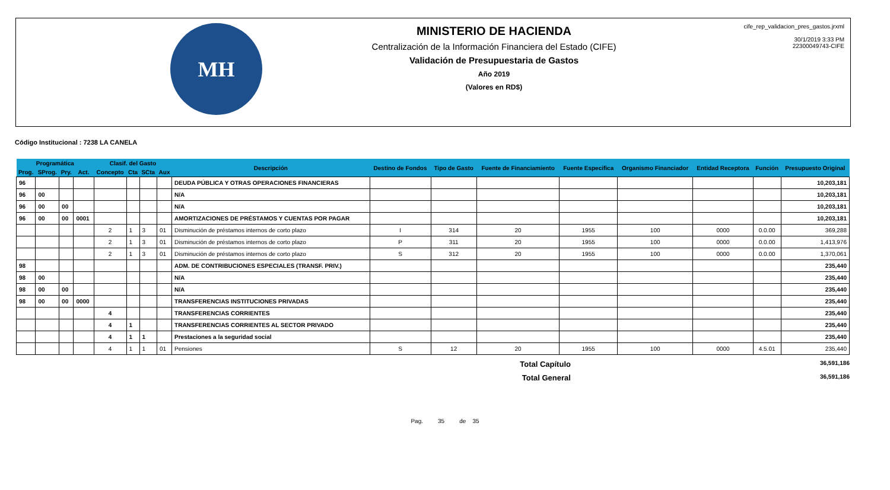MH
MINISTERIO DE HACIENDA
Centralización de la Información Financiera del Estado (CIFE)
Validación de Presupuestaria de Gastos
Año 2019
(Valores en RD$)
cife_rep_validacion_pres_gastos.jrxml
30/1/2019 3:33 PM
22300049743-CIFE
Código Institucional : 7238 LA CANELA
| Programática | | | | Clasif. del Gasto | | | | Descripción | Destino de Fondos | Tipo de Gasto | Fuente de Financiamiento | Fuente Especifica | Organismo Financiador | Entidad Receptora | Función | Presupuesto Original |
| --- | --- | --- | --- | --- | --- | --- | --- | --- | --- | --- | --- | --- | --- | --- | --- | --- |
| Prog. | SProg. | Pry. | Act. | Concepto | Cta | SCta | Aux | | | | | | | | | |
| 96 | | | | | | | | DEUDA PÚBLICA Y OTRAS OPERACIONES FINANCIERAS | | | | | | | | 10,203,181 |
| 96 | 00 | | | | | | | N/A | | | | | | | | 10,203,181 |
| 96 | 00 | 00 | | | | | | N/A | | | | | | | | 10,203,181 |
| 96 | 00 | 00 | 0001 | | | | | AMORTIZACIONES DE PRÉSTAMOS Y CUENTAS POR PAGAR | | | | | | | | 10,203,181 |
| | | | | 2 | 1 | 3 | 01 | Disminución de préstamos internos de corto plazo | I | 314 | 20 | 1955 | 100 | 0000 | 0.0.00 | 369,288 |
| | | | | 2 | 1 | 3 | 01 | Disminución de préstamos internos de corto plazo | P | 311 | 20 | 1955 | 100 | 0000 | 0.0.00 | 1,413,976 |
| | | | | 2 | 1 | 3 | 01 | Disminución de préstamos internos de corto plazo | S | 312 | 20 | 1955 | 100 | 0000 | 0.0.00 | 1,370,061 |
| 98 | | | | | | | | ADM. DE CONTRIBUCIONES ESPECIALES (TRANSF. PRIV.) | | | | | | | | 235,440 |
| 98 | 00 | | | | | | | N/A | | | | | | | | 235,440 |
| 98 | 00 | 00 | | | | | | N/A | | | | | | | | 235,440 |
| 98 | 00 | 00 | 0000 | | | | | TRANSFERENCIAS INSTITUCIONES PRIVADAS | | | | | | | | 235,440 |
| | | | | 4 | | | | TRANSFERENCIAS CORRIENTES | | | | | | | | 235,440 |
| | | | | 4 | 1 | | | TRANSFERENCIAS CORRIENTES AL SECTOR PRIVADO | | | | | | | | 235,440 |
| | | | | 4 | 1 | 1 | | Prestaciones a la seguridad social | | | | | | | | 235,440 |
| | | | | 4 | 1 | 1 | 01 | Pensiones | S | 12 | 20 | 1955 | 100 | 0000 | 4.5.01 | 235,440 |
Total Capítulo 36,591,186
Total General 36,591,186
Pag. 35 de 35